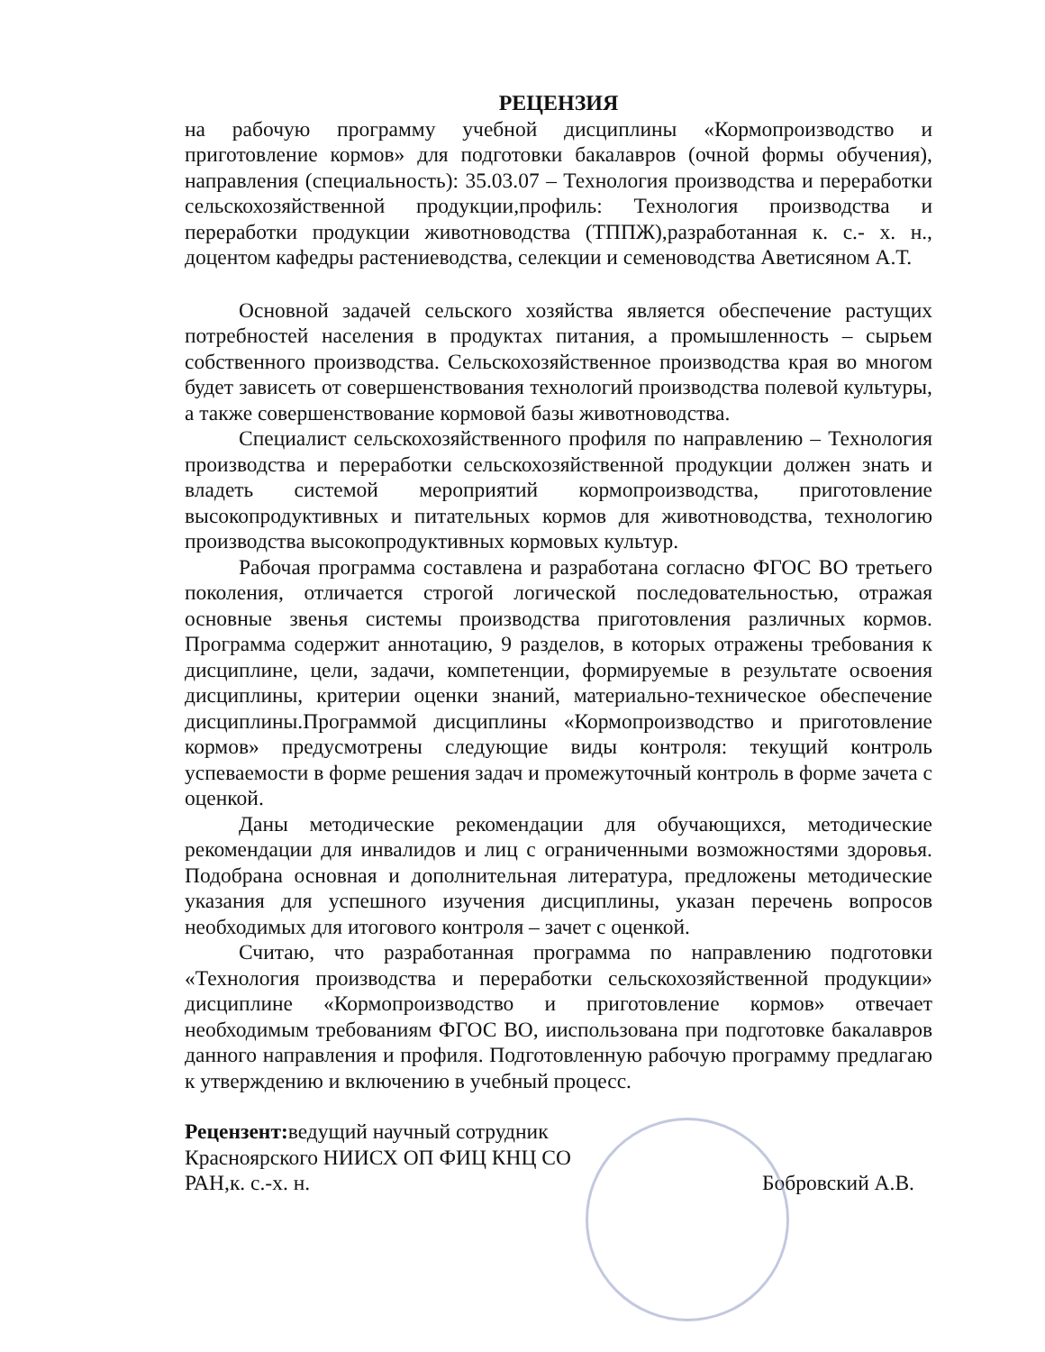РЕЦЕНЗИЯ
на рабочую программу учебной дисциплины «Кормопроизводство и приготовление кормов» для подготовки бакалавров (очной формы обучения), направления (специальность): 35.03.07 – Технология производства и переработки сельскохозяйственной продукции,профиль: Технология производства и переработки продукции животноводства (ТППЖ),разработанная к. с.- х. н., доцентом кафедры растениеводства, селекции и семеноводства Аветисяном А.Т.
Основной задачей сельского хозяйства является обеспечение растущих потребностей населения в продуктах питания, а промышленность – сырьем собственного производства. Сельскохозяйственное производства края во многом будет зависеть от совершенствования технологий производства полевой культуры, а также совершенствование кормовой базы животноводства.
Специалист сельскохозяйственного профиля по направлению – Технология производства и переработки сельскохозяйственной продукции должен знать и владеть системой мероприятий кормопроизводства, приготовление высокопродуктивных и питательных кормов для животноводства, технологию производства высокопродуктивных кормовых культур.
Рабочая программа составлена и разработана согласно ФГОС ВО третьего поколения, отличается строгой логической последовательностью, отражая основные звенья системы производства приготовления различных кормов. Программа содержит аннотацию, 9 разделов, в которых отражены требования к дисциплине, цели, задачи, компетенции, формируемые в результате освоения дисциплины, критерии оценки знаний, материально-техническое обеспечение дисциплины.Программой дисциплины «Кормопроизводство и приготовление кормов» предусмотрены следующие виды контроля: текущий контроль успеваемости в форме решения задач и промежуточный контроль в форме зачета с оценкой.
Даны методические рекомендации для обучающихся, методические рекомендации для инвалидов и лиц с ограниченными возможностями здоровья. Подобрана основная и дополнительная литература, предложены методические указания для успешного изучения дисциплины, указан перечень вопросов необходимых для итогового контроля – зачет с оценкой.
Считаю, что разработанная программа по направлению подготовки «Технология производства и переработки сельскохозяйственной продукции» дисциплине «Кормопроизводство и приготовление кормов» отвечает необходимым требованиям ФГОС ВО, ииспользована при подготовке бакалавров данного направления и профиля. Подготовленную рабочую программу предлагаю к утверждению и включению в учебный процесс.
Рецензент: ведущий научный сотрудник Красноярского НИИСХ ОП ФИЦ КНЦ СО РАН,к. с.-х. н.
Бобровский А.В.